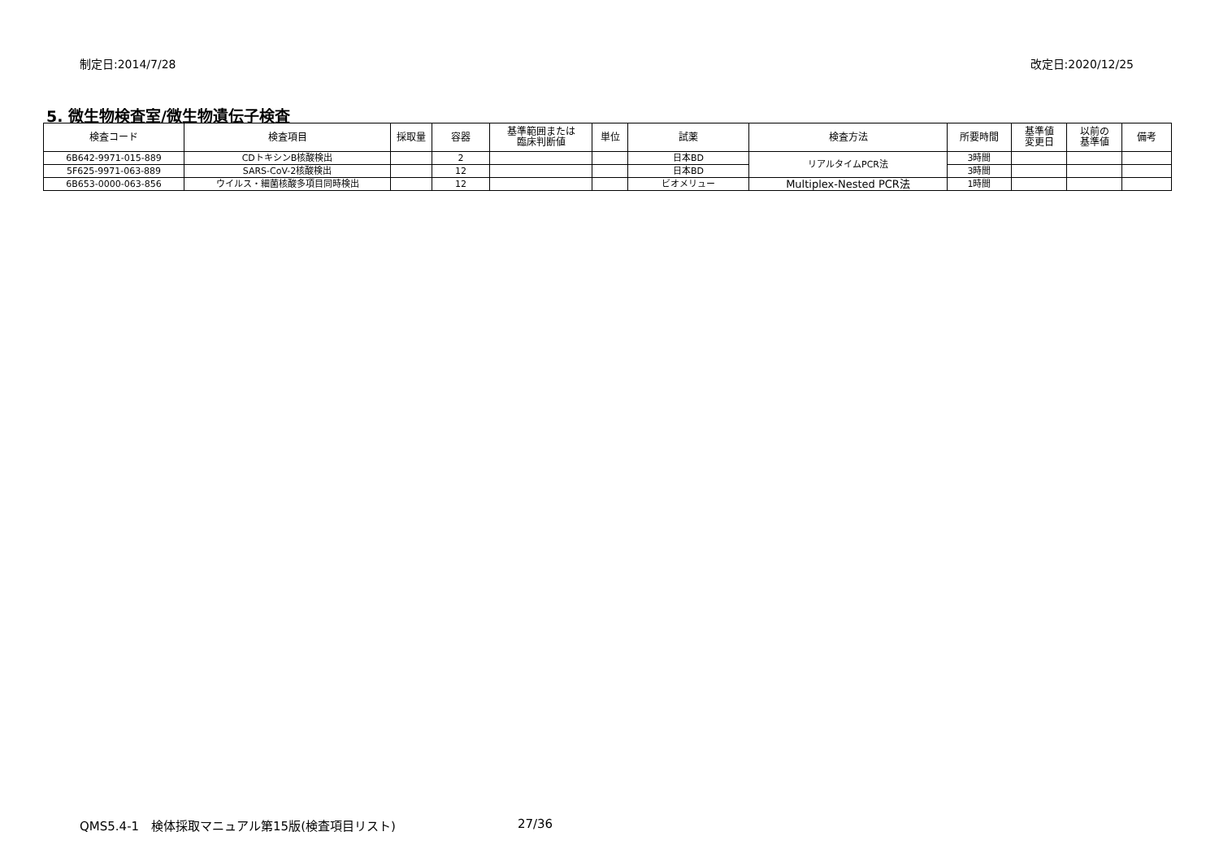制定日:2014/7/28 改定日:2020/12/25
5. 微生物検査室/微生物遺伝子検査
| 検査コード | 検査項目 | 採取量 | 容器 | 基準範囲または 臨床判断値 | 単位 | 試薬 | 検査方法 | 所要時間 | 基準値 変更日 | 以前の 基準値 | 備考 |
| --- | --- | --- | --- | --- | --- | --- | --- | --- | --- | --- | --- |
| 6B642-9971-015-889 | CDトキシンB核酸検出 | | 2 | | | 日本BD | リアルタイムPCR法 | 3時間 | | | |
| 5F625-9971-063-889 | SARS-CoV-2核酸検出 | | 12 | | | 日本BD | | 3時間 | | | |
| 6B653-0000-063-856 | ウイルス・細菌核酸多項目同時検出 | | 12 | | | ビオメリュー | Multiplex-Nested PCR法 | 1時間 | | | |
QMS5.4-1　検体採取マニュアル第15版(検査項目リスト) 27/36